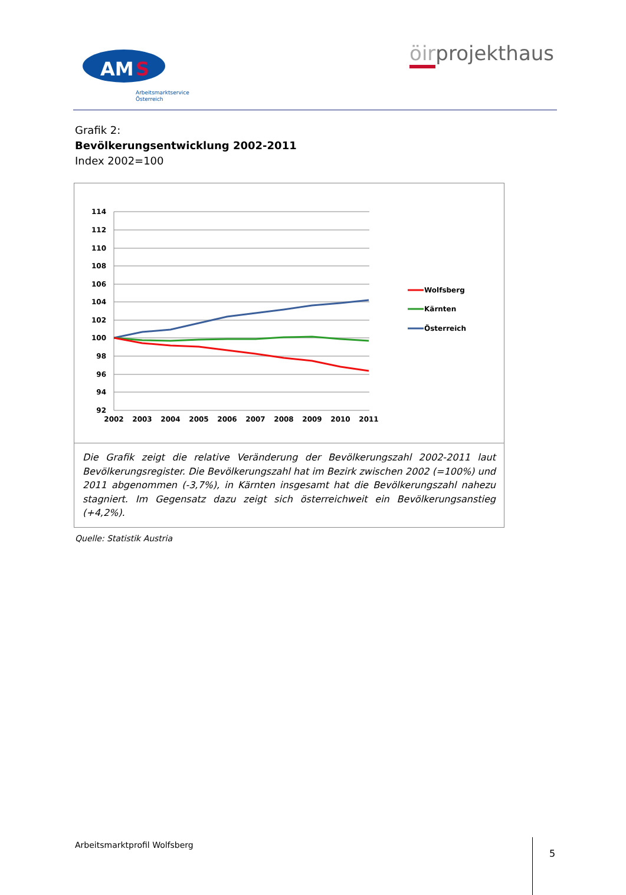AM
S
Arbeitsmarktservice
Österreich
öirprojekthaus
Grafik 2:
Bevölkerungsentwicklung 2002-2011
Index 2002=100
114
112
110
108
106
104
102
100
98
96
94
92
2002
2003
2004
2005
2006
2007
2008
2009
2010
2011
Wolfsberg
Kärnten
Österreich
Die Grafik zeigt die relative Veränderung der Bevölkerungszahl 2002-2011 laut Bevölkerungsregister. Die Bevölkerungszahl hat im Bezirk zwischen 2002 (=100%) und 2011 abgenommen (-3,7%), in Kärnten insgesamt hat die Bevölkerungszahl nahezu stagniert. Im Gegensatz dazu zeigt sich österreichweit ein Bevölkerungsanstieg (+4,2%).
Quelle: Statistik Austria
Arbeitsmarktprofil Wolfsberg 5